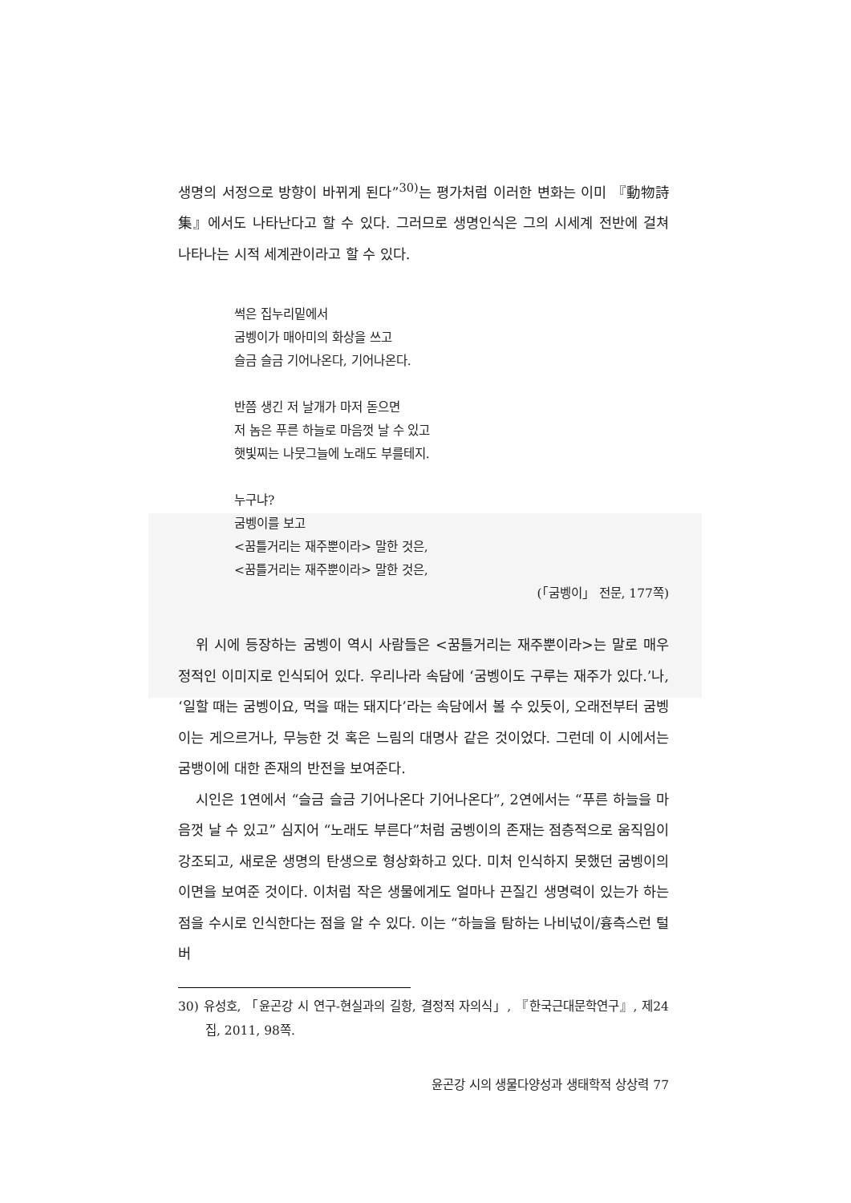생명의 서정으로 방향이 바뀌게 된다”<sup>30)</sup>는 평가처럼 이러한 변화는 이미 『動物詩集』에서도 나타난다고 할 수 있다. 그러므로 생명인식은 그의 시세계 전반에 걸쳐 나타나는 시적 세계관이라고 할 수 있다.
썩은 집누리밑에서
굼벵이가 매아미의 화상을 쓰고
슬금 슬금 기어나온다, 기어나온다.
반쯤 생긴 저 날개가 마저 돋으면
저 놈은 푸른 하늘로 마음껏 날 수 있고
햇빛찌는 나뭇그늘에 노래도 부를테지.
누구냐?
굼벵이를 보고
<꿈틀거리는 재주뿐이라> 말한 것은,
<꿈틀거리는 재주뿐이라> 말한 것은,
(「굼벵이」 전문, 177쪽)
위 시에 등장하는 굼벵이 역시 사람들은 <꿈틀거리는 재주뿐이라>는 말로 매우 정적인 이미지로 인식되어 있다. 우리나라 속담에 ‘굼벵이도 구루는 재주가 있다.’나, ‘일할 때는 굼벵이요, 먹을 때는 돼지다’라는 속담에서 볼 수 있듯이, 오래전부터 굼벵이는 게으르거나, 무능한 것 혹은 느림의 대명사 같은 것이었다. 그런데 이 시에서는 굼뱅이에 대한 존재의 반전을 보여준다.
시인은 1연에서 “슬금 슬금 기어나온다 기어나온다”, 2연에서는 “푸른 하늘을 마음껏 날 수 있고” 심지어 “노래도 부른다”처럼 굼벵이의 존재는 점층적으로 움직임이 강조되고, 새로운 생명의 탄생으로 형상화하고 있다. 미처 인식하지 못했던 굼벵이의 이면을 보여준 것이다. 이처럼 작은 생물에게도 얼마나 끈질긴 생명력이 있는가 하는 점을 수시로 인식한다는 점을 알 수 있다. 이는 “하늘을 탐하는 나비넋이/흉측스런 털버
30) 유성호, 「윤곤강 시 연구-현실과의 길항, 결정적 자의식」, 『한국근대문학연구』, 제24집, 2011, 98쪽.
윤곤강 시의 생물다양성과 생태학적 상상력 77